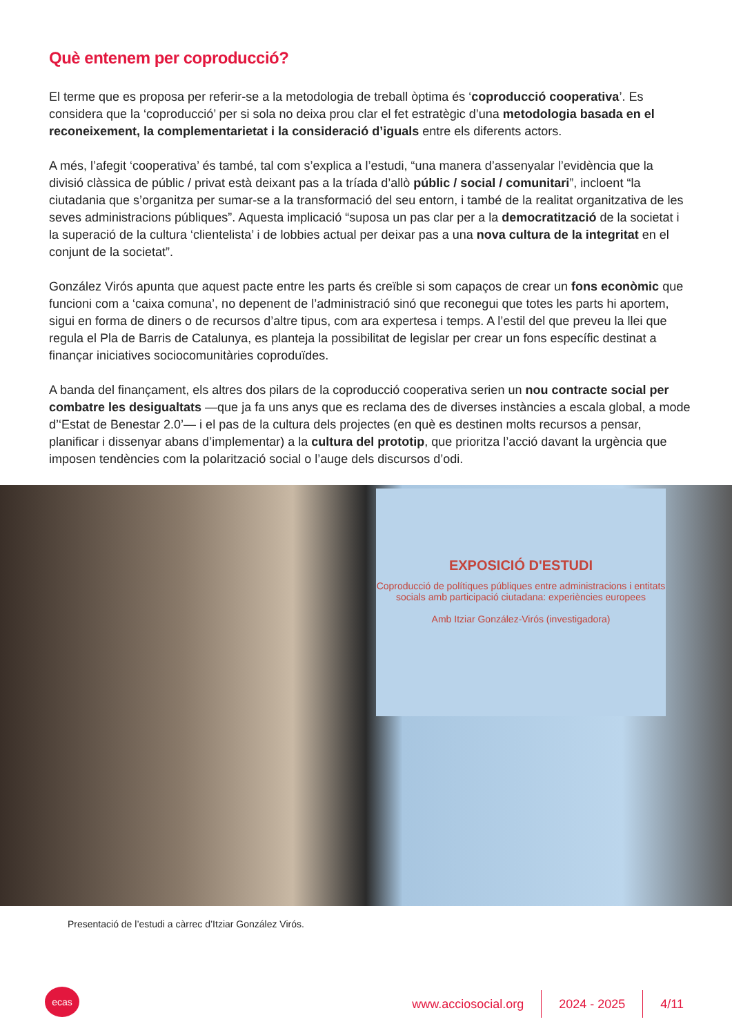Què entenem per coproducció?
El terme que es proposa per referir-se a la metodologia de treball òptima és ‘coproducció cooperativa’. Es considera que la ‘coproducció’ per si sola no deixa prou clar el fet estratègic d’una metodologia basada en el reconeixement, la complementarietat i la consideració d’iguals entre els diferents actors.
A més, l’afegit ‘cooperativa’ és també, tal com s’explica a l’estudi, “una manera d’assenyalar l’evidència que la divisió clàssica de públic / privat està deixant pas a la tríada d’allò públic / social / comunitari”, incloent “la ciutadania que s’organitza per sumar-se a la transformació del seu entorn, i també de la realitat organitzativa de les seves administracions públiques”. Aquesta implicació “suposa un pas clar per a la democratització de la societat i la superació de la cultura ‘clientelista’ i de lobbies actual per deixar pas a una nova cultura de la integritat en el conjunt de la societat”.
González Virós apunta que aquest pacte entre les parts és creïble si som capaços de crear un fons econòmic que funcioni com a ‘caixa comuna’, no depenent de l’administració sinó que reconegui que totes les parts hi aportem, sigui en forma de diners o de recursos d’altre tipus, com ara expertesa i temps. A l’estil del que preveu la llei que regula el Pla de Barris de Catalunya, es planteja la possibilitat de legislar per crear un fons específic destinat a finançar iniciatives sociocomunitàries coproduïdes.
A banda del finançament, els altres dos pilars de la coproducció cooperativa serien un nou contracte social per combatre les desigualtats —que ja fa uns anys que es reclama des de diverses instàncies a escala global, a mode d’‘Estat de Benestar 2.0’— i el pas de la cultura dels projectes (en què es destinen molts recursos a pensar, planificar i dissenyar abans d’implementar) a la cultura del prototip, que prioritza l’acció davant la urgència que imposen tendències com la polarització social o l’auge dels discursos d’odi.
EXPOSICIÓ D'ESTUDI
Coproducció de polítiques públiques entre administracions i entitats socials amb participació ciutadana: experiències europees
Amb Itziar González-Virós (investigadora)
Presentació de l’estudi a càrrec d’Itziar González Virós.
ecas
www.acciosocial.org 2024 - 2025 4/11